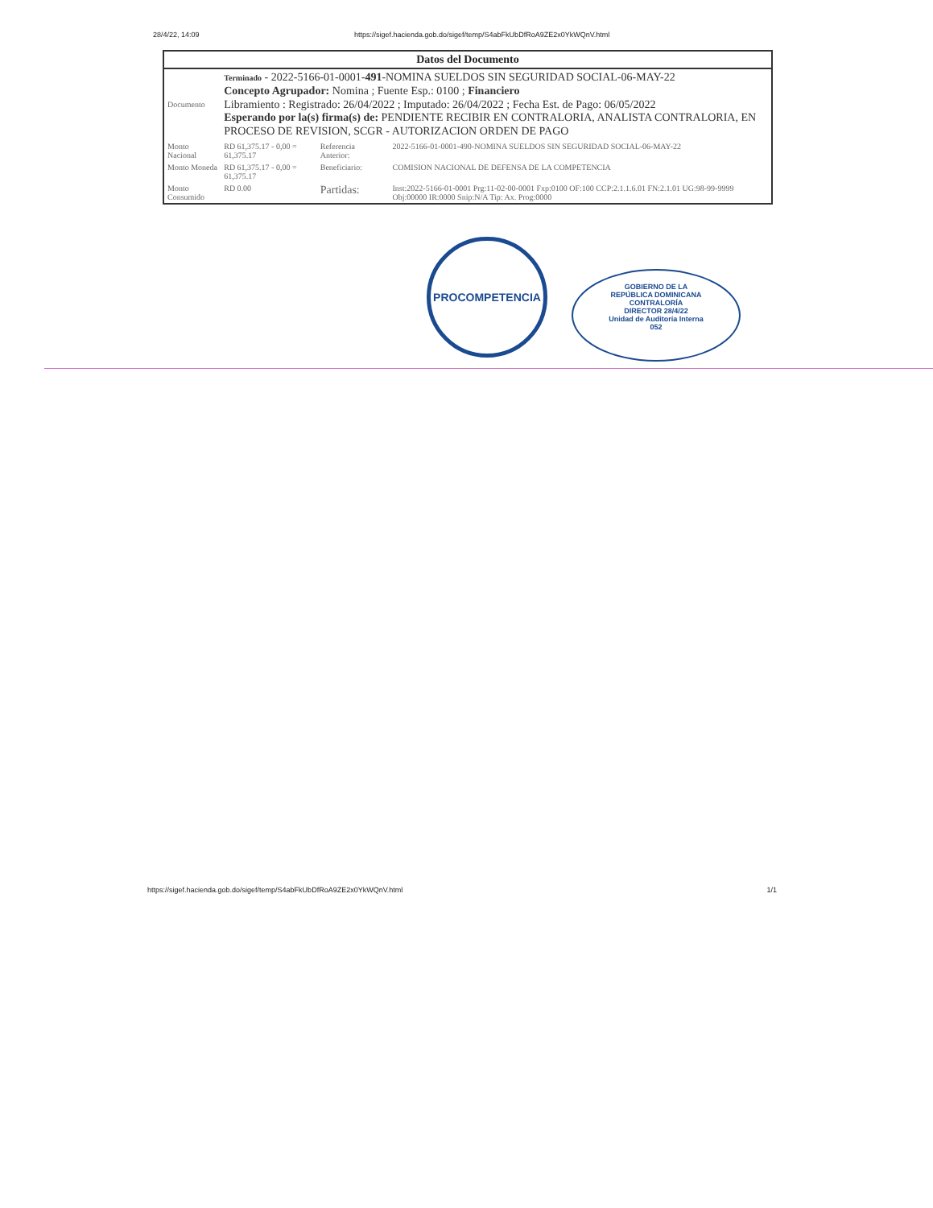28/4/22, 14:09 https://sigef.hacienda.gob.do/sigef/temp/S4abFkUbDfRoA9ZE2x0YkWQnV.html
| Datos del Documento | | | |
| --- | --- | --- | --- |
| Documento | Terminado - 2022-5166-01-0001- 491 -NOMINA SUELDOS SIN SEGURIDAD SOCIAL-06-MAY-22 Concepto Agrupador: Nomina ; Fuente Esp.: 0100 ; Financiero Libramiento : Registrado: 26/04/2022 ; Imputado: 26/04/2022 ; Fecha Est. de Pago: 06/05/2022 Esperando por la(s) firma(s) de: PENDIENTE RECIBIR EN CONTRALORIA, ANALISTA CONTRALORIA, EN PROCESO DE REVISION, SCGR - AUTORIZACION ORDEN DE PAGO | | |
| Monto Nacional | RD 61,375.17 - 0,00 = 61,375.17 | Referencia Anterior: | 2022-5166-01-0001-490-NOMINA SUELDOS SIN SEGURIDAD SOCIAL-06-MAY-22 |
| Monto Moneda | RD 61,375.17 - 0,00 = 61,375.17 | Beneficiario: | COMISION NACIONAL DE DEFENSA DE LA COMPETENCIA |
| Monto Consumido | RD 0.00 | Partidas: | Inst:2022-5166-01-0001 Prg:11-02-00-0001 Fxp:0100 OF:100 CCP:2.1.1.6.01 FN:2.1.01 UG:98-99-9999 Obj:00000 IR:0000 Snip:N/A Tip: Ax. Prog:0000 |
PROCOMPETENCIA
GOBIERNO DE LA
REPÚBLICA DOMINICANA
CONTRALORÍA
DIRECTOR 28/4/22
Unidad de Auditoría Interna
052
https://sigef.hacienda.gob.do/sigef/temp/S4abFkUbDfRoA9ZE2x0YkWQnV.html 1/1